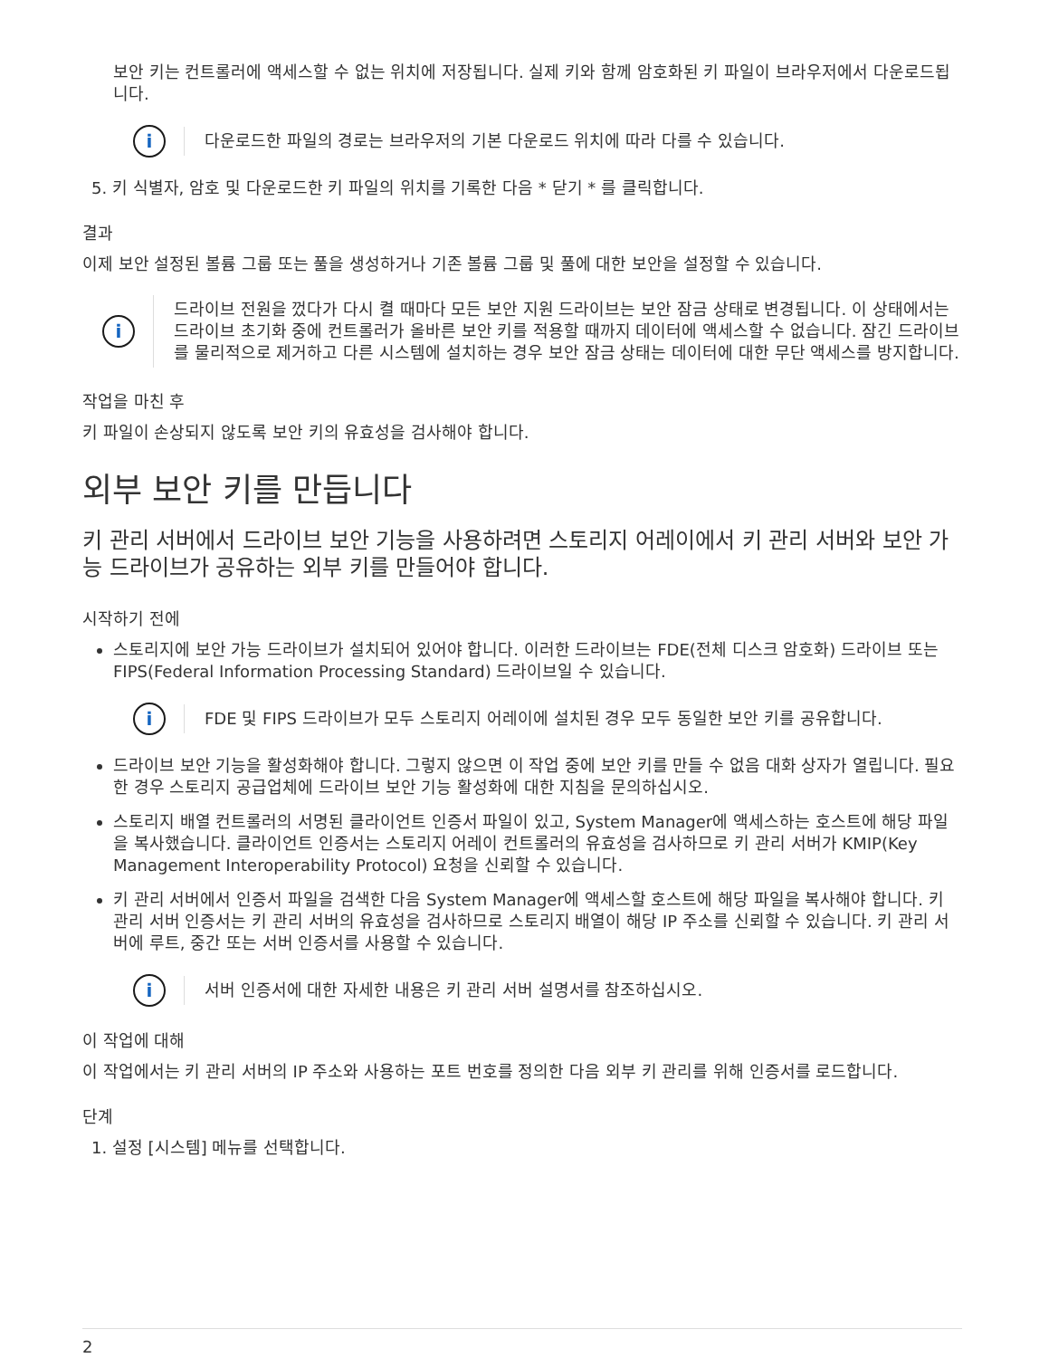보안 키는 컨트롤러에 액세스할 수 없는 위치에 저장됩니다. 실제 키와 함께 암호화된 키 파일이 브라우저에서 다운로드됩니다.
i
다운로드한 파일의 경로는 브라우저의 기본 다운로드 위치에 따라 다를 수 있습니다.
5. 키 식별자, 암호 및 다운로드한 키 파일의 위치를 기록한 다음 * 닫기 * 를 클릭합니다.
결과
이제 보안 설정된 볼륨 그룹 또는 풀을 생성하거나 기존 볼륨 그룹 및 풀에 대한 보안을 설정할 수 있습니다.
i
드라이브 전원을 껐다가 다시 켤 때마다 모든 보안 지원 드라이브는 보안 잠금 상태로 변경됩니다. 이 상태에서는 드라이브 초기화 중에 컨트롤러가 올바른 보안 키를 적용할 때까지 데이터에 액세스할 수 없습니다. 잠긴 드라이브를 물리적으로 제거하고 다른 시스템에 설치하는 경우 보안 잠금 상태는 데이터에 대한 무단 액세스를 방지합니다.
작업을 마친 후
키 파일이 손상되지 않도록 보안 키의 유효성을 검사해야 합니다.
외부 보안 키를 만듭니다
키 관리 서버에서 드라이브 보안 기능을 사용하려면 스토리지 어레이에서 키 관리 서버와 보안 가능 드라이브가 공유하는 외부 키를 만들어야 합니다.
시작하기 전에
스토리지에 보안 가능 드라이브가 설치되어 있어야 합니다. 이러한 드라이브는 FDE(전체 디스크 암호화) 드라이브 또는 FIPS(Federal Information Processing Standard) 드라이브일 수 있습니다.
i
FDE 및 FIPS 드라이브가 모두 스토리지 어레이에 설치된 경우 모두 동일한 보안 키를 공유합니다.
드라이브 보안 기능을 활성화해야 합니다. 그렇지 않으면 이 작업 중에 보안 키를 만들 수 없음 대화 상자가 열립니다. 필요한 경우 스토리지 공급업체에 드라이브 보안 기능 활성화에 대한 지침을 문의하십시오.
스토리지 배열 컨트롤러의 서명된 클라이언트 인증서 파일이 있고, System Manager에 액세스하는 호스트에 해당 파일을 복사했습니다. 클라이언트 인증서는 스토리지 어레이 컨트롤러의 유효성을 검사하므로 키 관리 서버가 KMIP(Key Management Interoperability Protocol) 요청을 신뢰할 수 있습니다.
키 관리 서버에서 인증서 파일을 검색한 다음 System Manager에 액세스할 호스트에 해당 파일을 복사해야 합니다. 키 관리 서버 인증서는 키 관리 서버의 유효성을 검사하므로 스토리지 배열이 해당 IP 주소를 신뢰할 수 있습니다. 키 관리 서버에 루트, 중간 또는 서버 인증서를 사용할 수 있습니다.
i
서버 인증서에 대한 자세한 내용은 키 관리 서버 설명서를 참조하십시오.
이 작업에 대해
이 작업에서는 키 관리 서버의 IP 주소와 사용하는 포트 번호를 정의한 다음 외부 키 관리를 위해 인증서를 로드합니다.
단계
1. 설정 [시스템] 메뉴를 선택합니다.
2